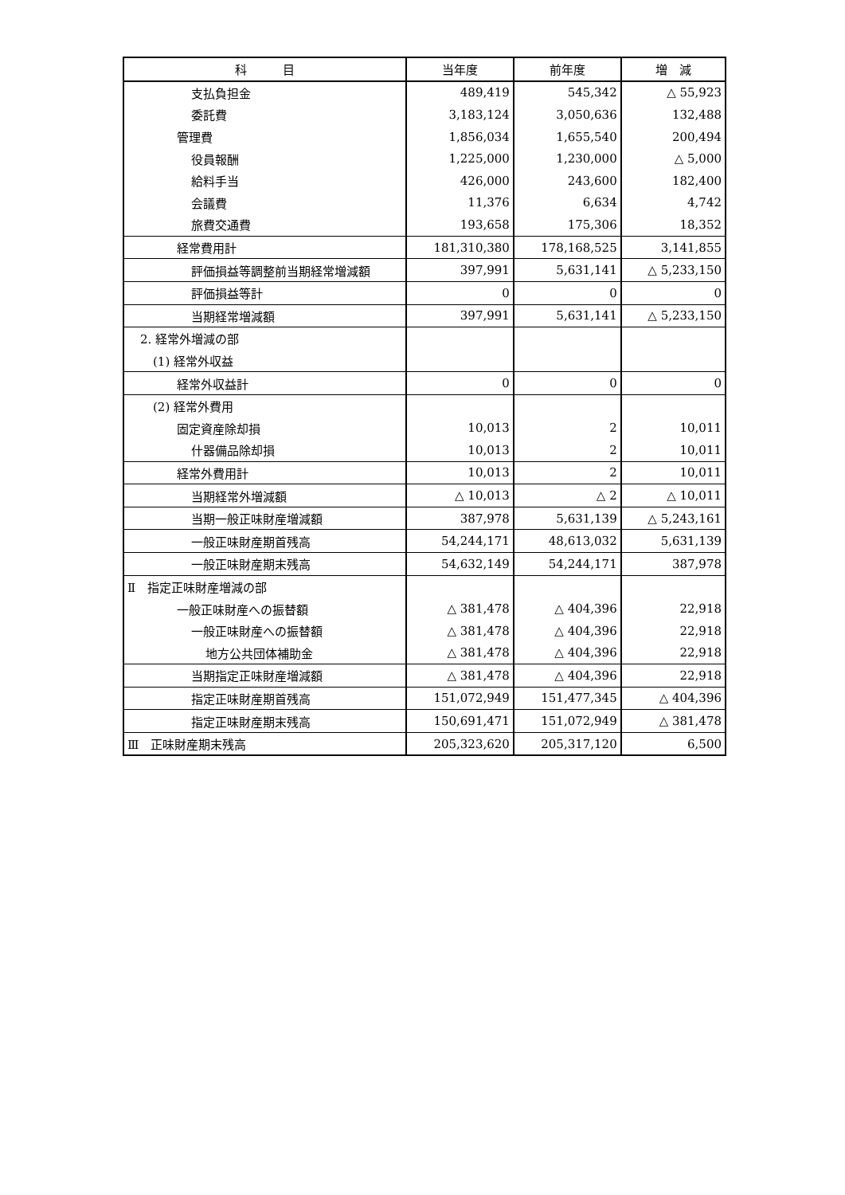| 科 目 | 当年度 | 前年度 | 増 減 |
| --- | --- | --- | --- |
| 支払負担金 | 489,419 | 545,342 | △ 55,923 |
| 委託費 | 3,183,124 | 3,050,636 | 132,488 |
| 管理費 | 1,856,034 | 1,655,540 | 200,494 |
| 役員報酬 | 1,225,000 | 1,230,000 | △ 5,000 |
| 給料手当 | 426,000 | 243,600 | 182,400 |
| 会議費 | 11,376 | 6,634 | 4,742 |
| 旅費交通費 | 193,658 | 175,306 | 18,352 |
| 経常費用計 | 181,310,380 | 178,168,525 | 3,141,855 |
| 評価損益等調整前当期経常増減額 | 397,991 | 5,631,141 | △ 5,233,150 |
| 評価損益等計 | 0 | 0 | 0 |
| 当期経常増減額 | 397,991 | 5,631,141 | △ 5,233,150 |
| 2. 経常外増減の部 | | | |
| (1) 経常外収益 | | | |
| 経常外収益計 | 0 | 0 | 0 |
| (2) 経常外費用 | | | |
| 固定資産除却損 | 10,013 | 2 | 10,011 |
| 什器備品除却損 | 10,013 | 2 | 10,011 |
| 経常外費用計 | 10,013 | 2 | 10,011 |
| 当期経常外増減額 | △ 10,013 | △ 2 | △ 10,011 |
| 当期一般正味財産増減額 | 387,978 | 5,631,139 | △ 5,243,161 |
| 一般正味財産期首残高 | 54,244,171 | 48,613,032 | 5,631,139 |
| 一般正味財産期末残高 | 54,632,149 | 54,244,171 | 387,978 |
| Ⅱ 指定正味財産増減の部 | | | |
| 一般正味財産への振替額 | △ 381,478 | △ 404,396 | 22,918 |
| 一般正味財産への振替額 | △ 381,478 | △ 404,396 | 22,918 |
| 地方公共団体補助金 | △ 381,478 | △ 404,396 | 22,918 |
| 当期指定正味財産増減額 | △ 381,478 | △ 404,396 | 22,918 |
| 指定正味財産期首残高 | 151,072,949 | 151,477,345 | △ 404,396 |
| 指定正味財産期末残高 | 150,691,471 | 151,072,949 | △ 381,478 |
| Ⅲ 正味財産期末残高 | 205,323,620 | 205,317,120 | 6,500 |